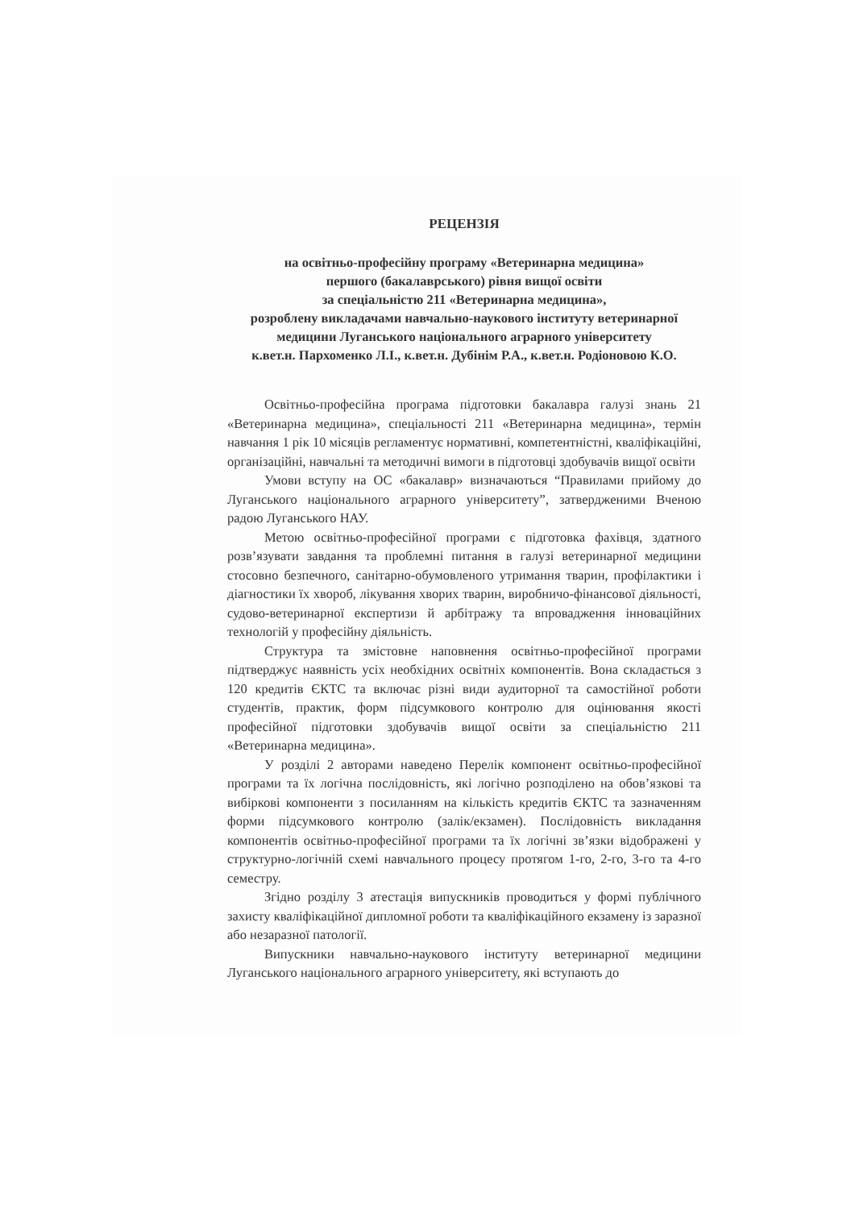РЕЦЕНЗІЯ
на освітньо-професійну програму «Ветеринарна медицина»
першого (бакалаврського) рівня вищої освіти
за спеціальністю 211 «Ветеринарна медицина»,
розроблену викладачами навчально-наукового інституту ветеринарної медицини Луганського національного аграрного університету
к.вет.н. Пархоменко Л.І., к.вет.н. Дубінім Р.А., к.вет.н. Родіоновою К.О.
Освітньо-професійна програма підготовки бакалавра галузі знань 21 «Ветеринарна медицина», спеціальності 211 «Ветеринарна медицина», термін навчання 1 рік 10 місяців регламентує нормативні, компетентністні, кваліфікаційні, організаційні, навчальні та методичні вимоги в підготовці здобувачів вищої освіти
Умови вступу на ОС «бакалавр» визначаються “Правилами прийому до Луганського національного аграрного університету”, затвердженими Вченою радою Луганського НАУ.
Метою освітньо-професійної програми є підготовка фахівця, здатного розв’язувати завдання та проблемні питання в галузі ветеринарної медицини стосовно безпечного, санітарно-обумовленого утримання тварин, профілактики і діагностики їх хвороб, лікування хворих тварин, виробничо-фінансової діяльності, судово-ветеринарної експертизи й арбітражу та впровадження інноваційних технологій у професійну діяльність.
Структура та змістовне наповнення освітньо-професійної програми підтверджує наявність усіх необхідних освітніх компонентів. Вона складається з 120 кредитів ЄКТС та включає різні види аудиторної та самостійної роботи студентів, практик, форм підсумкового контролю для оцінювання якості професійної підготовки здобувачів вищої освіти за спеціальністю 211 «Ветеринарна медицина».
У розділі 2 авторами наведено Перелік компонент освітньо-професійної програми та їх логічна послідовність, які логічно розподілено на обов’язкові та вибіркові компоненти з посиланням на кількість кредитів ЄКТС та зазначенням форми підсумкового контролю (залік/екзамен). Послідовність викладання компонентів освітньо-професійної програми та їх логічні зв’язки відображені у структурно-логічній схемі навчального процесу протягом 1-го, 2-го, 3-го та 4-го семестру.
Згідно розділу 3 атестація випускників проводиться у формі публічного захисту кваліфікаційної дипломної роботи та кваліфікаційного екзамену із заразної або незаразної патології.
Випускники навчально-наукового інституту ветеринарної медицини Луганського національного аграрного університету, які вступають до